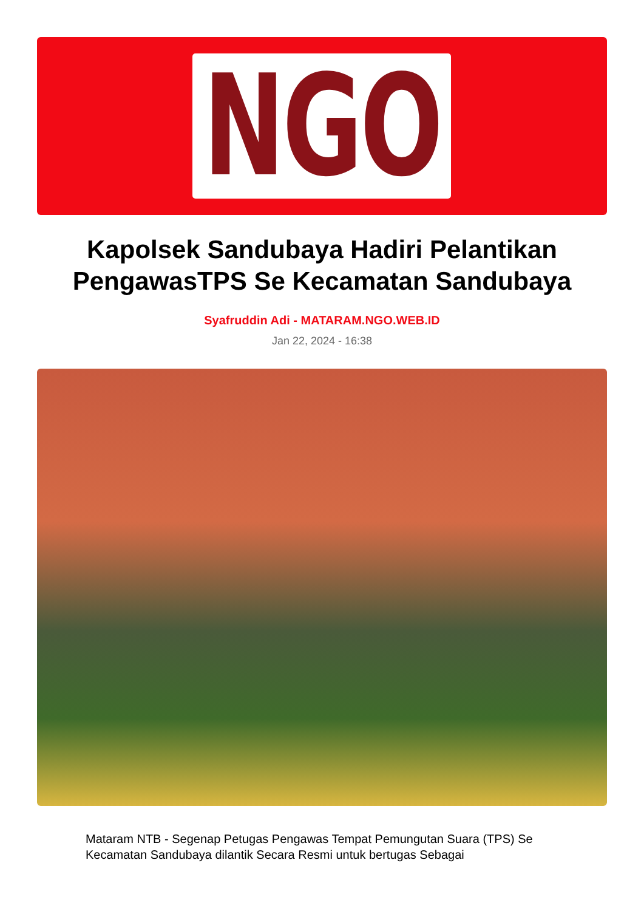NGO
Kapolsek Sandubaya Hadiri Pelantikan PengawasTPS Se Kecamatan Sandubaya
Syafruddin Adi - MATARAM.NGO.WEB.ID
Jan 22, 2024 - 16:38
Mataram NTB - Segenap Petugas Pengawas Tempat Pemungutan Suara (TPS) Se Kecamatan Sandubaya dilantik Secara Resmi untuk bertugas Sebagai